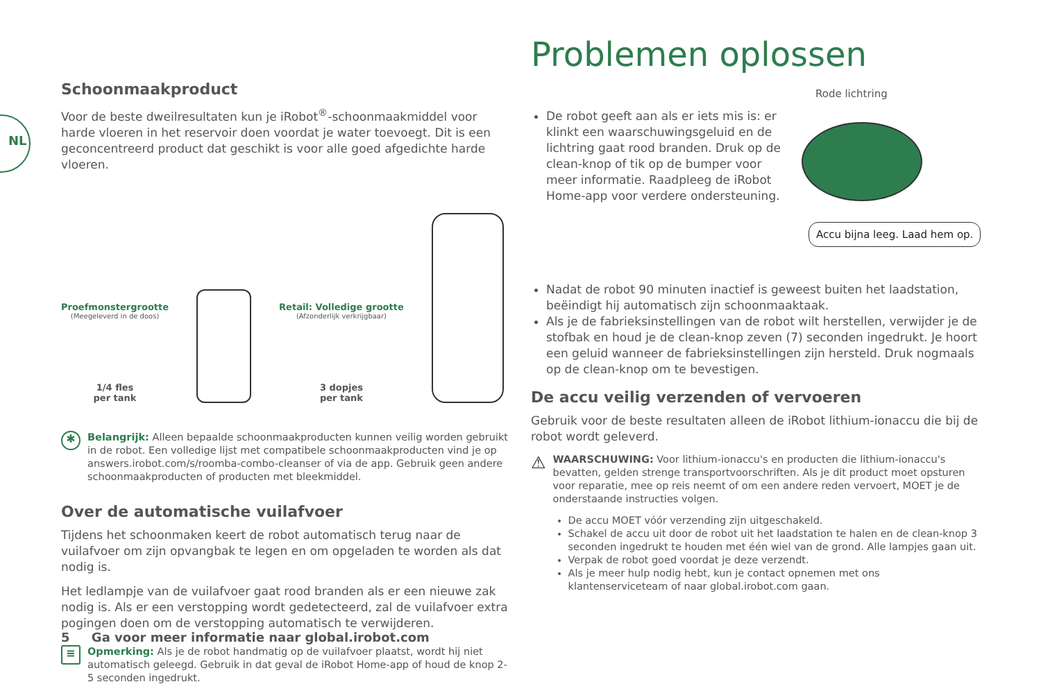NL
Schoonmaakproduct
Voor de beste dweilresultaten kun je iRobot<sup>®</sup>-schoonmaakmiddel voor harde vloeren in het reservoir doen voordat je water toevoegt. Dit is een geconcentreerd product dat geschikt is voor alle goed afgedichte harde vloeren.
Proefmonstergrootte
(Meegeleverd in de doos)
1/4 fles
per tank
Retail: Volledige grootte
(Afzonderlijk verkrijgbaar)
3 dopjes
per tank
✱
Belangrijk: Alleen bepaalde schoonmaakproducten kunnen veilig worden gebruikt in de robot. Een volledige lijst met compatibele schoonmaakproducten vind je op answers.irobot.com/s/roomba-combo-cleanser of via de app. Gebruik geen andere schoonmaakproducten of producten met bleekmiddel.
Over de automatische vuilafvoer
Tijdens het schoonmaken keert de robot automatisch terug naar de vuilafvoer om zijn opvangbak te legen en om opgeladen te worden als dat nodig is.
Het ledlampje van de vuilafvoer gaat rood branden als er een nieuwe zak nodig is. Als er een verstopping wordt gedetecteerd, zal de vuilafvoer extra pogingen doen om de verstopping automatisch te verwijderen.
≡
Opmerking: Als je de robot handmatig op de vuilafvoer plaatst, wordt hij niet automatisch geleegd. Gebruik in dat geval de iRobot Home-app of houd de knop 2-5 seconden ingedrukt.
Problemen oplossen
Rode lichtring
Accu bijna leeg. Laad hem op.
De robot geeft aan als er iets mis is: er klinkt een waarschuwingsgeluid en de lichtring gaat rood branden. Druk op de clean-knop of tik op de bumper voor meer informatie. Raadpleeg de iRobot Home-app voor verdere ondersteuning.
Nadat de robot 90 minuten inactief is geweest buiten het laadstation, beëindigt hij automatisch zijn schoonmaaktaak.
Als je de fabrieksinstellingen van de robot wilt herstellen, verwijder je de stofbak en houd je de clean-knop zeven (7) seconden ingedrukt. Je hoort een geluid wanneer de fabrieksinstellingen zijn hersteld. Druk nogmaals op de clean-knop om te bevestigen.
De accu veilig verzenden of vervoeren
Gebruik voor de beste resultaten alleen de iRobot lithium-ionaccu die bij de robot wordt geleverd.
⚠
WAARSCHUWING: Voor lithium-ionaccu's en producten die lithium-ionaccu's bevatten, gelden strenge transportvoorschriften. Als je dit product moet opsturen voor reparatie, mee op reis neemt of om een andere reden vervoert, MOET je de onderstaande instructies volgen.
De accu MOET vóór verzending zijn uitgeschakeld.
Schakel de accu uit door de robot uit het laadstation te halen en de clean-knop 3 seconden ingedrukt te houden met één wiel van de grond. Alle lampjes gaan uit.
Verpak de robot goed voordat je deze verzendt.
Als je meer hulp nodig hebt, kun je contact opnemen met ons klantenserviceteam of naar global.irobot.com gaan.
5 Ga voor meer informatie naar global.irobot.com